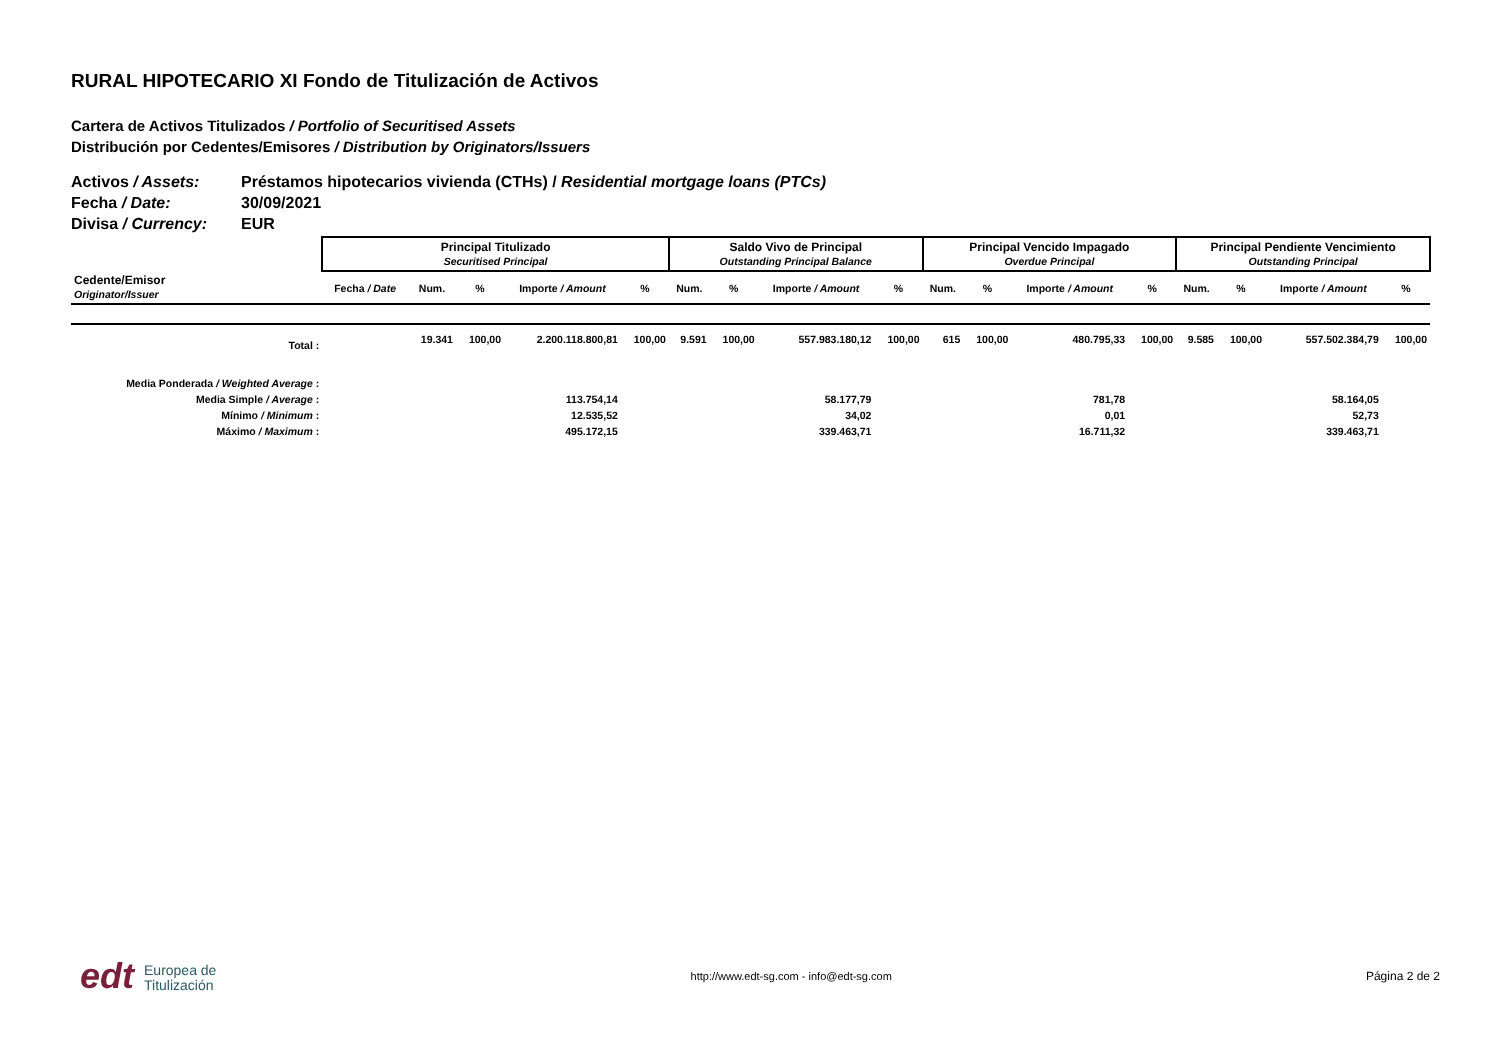RURAL HIPOTECARIO XI Fondo de Titulización de Activos
Cartera de Activos Titulizados / Portfolio of Securitised Assets
Distribución por Cedentes/Emisores / Distribution by Originators/Issuers
Activos / Assets: Préstamos hipotecarios vivienda (CTHs) / Residential mortgage loans (PTCs)
Fecha / Date: 30/09/2021
Divisa / Currency: EUR
| | Principal Titulizado Securitised Principal | | | | | Saldo Vivo de Principal Outstanding Principal Balance | | | | Principal Vencido Impagado Overdue Principal | | | | Principal Pendiente Vencimiento Outstanding Principal | | | |
| Cedente/Emisor Originator/Issuer | Fecha / Date | Num. | % | Importe / Amount | % | Num. | % | Importe / Amount | % | Num. | % | Importe / Amount | % | Num. | % | Importe / Amount | % |
| Total : | | 19.341 | 100,00 | 2.200.118.800,81 | 100,00 | 9.591 | 100,00 | 557.983.180,12 | 100,00 | 615 | 100,00 | 480.795,33 | 100,00 | 9.585 | 100,00 | 557.502.384,79 | 100,00 |
| Media Ponderada / Weighted Average : | | | | | | | | | | | | | | | | | |
| Media Simple / Average : | | | | 113.754,14 | | | | 58.177,79 | | | | 781,78 | | | | 58.164,05 | |
| Mínimo / Minimum : | | | | 12.535,52 | | | | 34,02 | | | | 0,01 | | | | 52,73 | |
| Máximo / Maximum : | | | | 495.172,15 | | | | 339.463,71 | | | | 16.711,32 | | | | 339.463,71 | |
edt Europea de
Titulización
http://www.edt-sg.com - info@edt-sg.com
Página 2 de 2